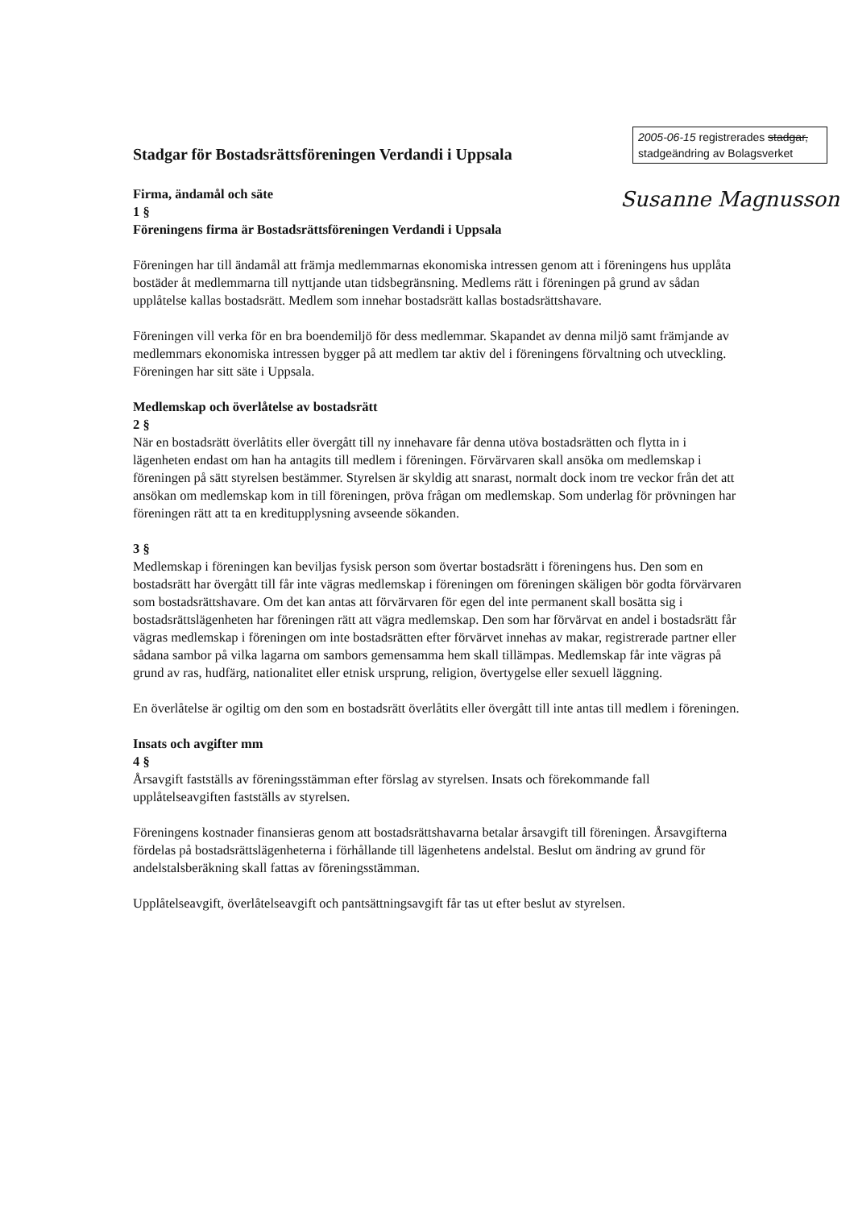2005-06-15 registrerades stadgar, stadgeändring av Bolagsverket
Susanne Magnusson
Stadgar för Bostadsrättsföreningen Verdandi i Uppsala
Firma, ändamål och säte
1 §
Föreningens firma är Bostadsrättsföreningen Verdandi i Uppsala
Föreningen har till ändamål att främja medlemmarnas ekonomiska intressen genom att i föreningens hus upplåta bostäder åt medlemmarna till nyttjande utan tidsbegränsning. Medlems rätt i föreningen på grund av sådan upplåtelse kallas bostadsrätt. Medlem som innehar bostadsrätt kallas bostadsrättshavare.
Föreningen vill verka för en bra boendemiljö för dess medlemmar. Skapandet av denna miljö samt främjande av medlemmars ekonomiska intressen bygger på att medlem tar aktiv del i föreningens förvaltning och utveckling. Föreningen har sitt säte i Uppsala.
Medlemskap och överlåtelse av bostadsrätt
2 §
När en bostadsrätt överlåtits eller övergått till ny innehavare får denna utöva bostadsrätten och flytta in i lägenheten endast om han ha antagits till medlem i föreningen. Förvärvaren skall ansöka om medlemskap i föreningen på sätt styrelsen bestämmer. Styrelsen är skyldig att snarast, normalt dock inom tre veckor från det att ansökan om medlemskap kom in till föreningen, pröva frågan om medlemskap. Som underlag för prövningen har föreningen rätt att ta en kreditupplysning avseende sökanden.
3 §
Medlemskap i föreningen kan beviljas fysisk person som övertar bostadsrätt i föreningens hus. Den som en bostadsrätt har övergått till får inte vägras medlemskap i föreningen om föreningen skäligen bör godta förvärvaren som bostadsrättshavare. Om det kan antas att förvärvaren för egen del inte permanent skall bosätta sig i bostadsrättslägenheten har föreningen rätt att vägra medlemskap. Den som har förvärvat en andel i bostadsrätt får vägras medlemskap i föreningen om inte bostadsrätten efter förvärvet innehas av makar, registrerade partner eller sådana sambor på vilka lagarna om sambors gemensamma hem skall tillämpas. Medlemskap får inte vägras på grund av ras, hudfärg, nationalitet eller etnisk ursprung, religion, övertygelse eller sexuell läggning.
En överlåtelse är ogiltig om den som en bostadsrätt överlåtits eller övergått till inte antas till medlem i föreningen.
Insats och avgifter mm
4 §
Årsavgift fastställs av föreningsstämman efter förslag av styrelsen. Insats och förekommande fall upplåtelseavgiften fastställs av styrelsen.
Föreningens kostnader finansieras genom att bostadsrättshavarna betalar årsavgift till föreningen. Årsavgifterna fördelas på bostadsrättslägenheterna i förhållande till lägenhetens andelstal. Beslut om ändring av grund för andelstalsberäkning skall fattas av föreningsstämman.
Upplåtelseavgift, överlåtelseavgift och pantsättningsavgift får tas ut efter beslut av styrelsen.